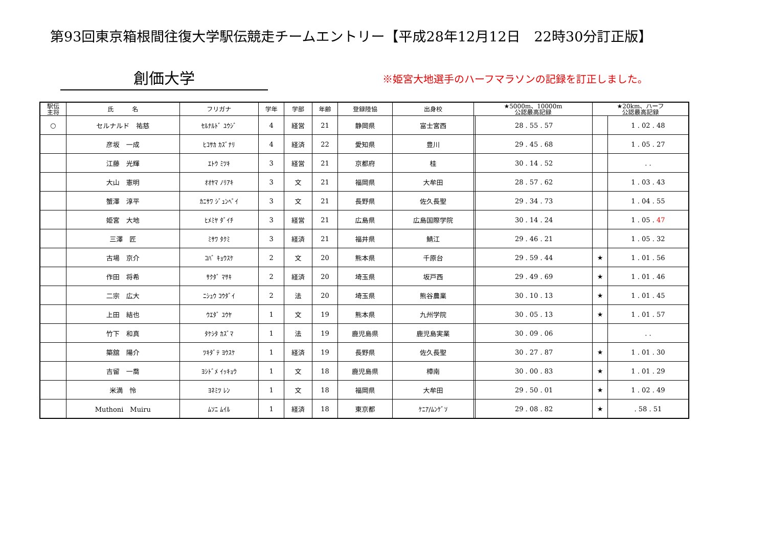第93回東京箱根間往復大学駅伝競走チームエントリー【平成28年12月12日　22時30分訂正版】
創価大学
※姫宮大地選手のハーフマラソンの記録を訂正しました。
| 駅伝 主将 | 氏 名 | フリガナ | 学年 | 学部 | 年齢 | 登録陸協 | 出身校 | ★5000m、10000m 公認最高記録 | | ★20km、ハーフ 公認最高記録 | |
| --- | --- | --- | --- | --- | --- | --- | --- | --- | --- | --- | --- |
| ○ | セルナルド 祐慈 | ｾﾙﾅﾙﾄﾞ ﾕｳｼﾞ | 4 | 経営 | 21 | 静岡県 | 富士宮西 | | 28 . 55 . 57 | | 1 . 02 . 48 |
| | 彦坂 一成 | ﾋｺｻｶ ｶｽﾞﾅﾘ | 4 | 経済 | 22 | 愛知県 | 豊川 | | 29 . 45 . 68 | | 1 . 05 . 27 |
| | 江藤 光輝 | ｴﾄｳ ﾐﾂｷ | 3 | 経営 | 21 | 京都府 | 桂 | | 30 . 14 . 52 | | . . |
| | 大山 憲明 | ｵｵﾔﾏ ﾉﾘｱｷ | 3 | 文 | 21 | 福岡県 | 大牟田 | | 28 . 57 . 62 | | 1 . 03 . 43 |
| | 蟹澤 淳平 | ｶﾆｻﾜ ｼﾞｭﾝﾍﾟｲ | 3 | 文 | 21 | 長野県 | 佐久長聖 | | 29 . 34 . 73 | | 1 . 04 . 55 |
| | 姫宮 大地 | ﾋﾒﾐﾔ ﾀﾞｲﾁ | 3 | 経営 | 21 | 広島県 | 広島国際学院 | | 30 . 14 . 24 | | 1 . 05 . 47 |
| | 三澤 匠 | ﾐｻﾜ ﾀｸﾐ | 3 | 経済 | 21 | 福井県 | 鯖江 | | 29 . 46 . 21 | | 1 . 05 . 32 |
| | 古場 京介 | ｺﾊﾞ ｷｮｳｽｹ | 2 | 文 | 20 | 熊本県 | 千原台 | | 29 . 59 . 44 | ★ | 1 . 01 . 56 |
| | 作田 将希 | ｻｸﾀﾞ ﾏｻｷ | 2 | 経済 | 20 | 埼玉県 | 坂戸西 | | 29 . 49 . 69 | ★ | 1 . 01 . 46 |
| | 二宗 広大 | ﾆｼｭｳ ｺｳﾀﾞｲ | 2 | 法 | 20 | 埼玉県 | 熊谷農業 | | 30 . 10 . 13 | ★ | 1 . 01 . 45 |
| | 上田 結也 | ｳｴﾀﾞ ﾕｳﾔ | 1 | 文 | 19 | 熊本県 | 九州学院 | | 30 . 05 . 13 | ★ | 1 . 01 . 57 |
| | 竹下 和真 | ﾀｹｼﾀ ｶｽﾞﾏ | 1 | 法 | 19 | 鹿児島県 | 鹿児島実業 | | 30 . 09 . 06 | | . . |
| | 築舘 陽介 | ﾂｷﾀﾞﾃ ﾖｳｽｹ | 1 | 経済 | 19 | 長野県 | 佐久長聖 | | 30 . 27 . 87 | ★ | 1 . 01 . 30 |
| | 吉留 一喬 | ﾖｼﾄﾞﾒ ｲｯｷｮｳ | 1 | 文 | 18 | 鹿児島県 | 樟南 | | 30 . 00 . 83 | ★ | 1 . 01 . 29 |
| | 米満 怜 | ﾖﾈﾐﾂ ﾚﾝ | 1 | 文 | 18 | 福岡県 | 大牟田 | | 29 . 50 . 01 | ★ | 1 . 02 . 49 |
| | Muthoni Muiru | ﾑｿﾆ ﾑｲﾙ | 1 | 経済 | 18 | 東京都 | ｹﾆｱ/ﾑﾝｹﾞｿ | | 29 . 08 . 82 | ★ | . 58 . 51 |